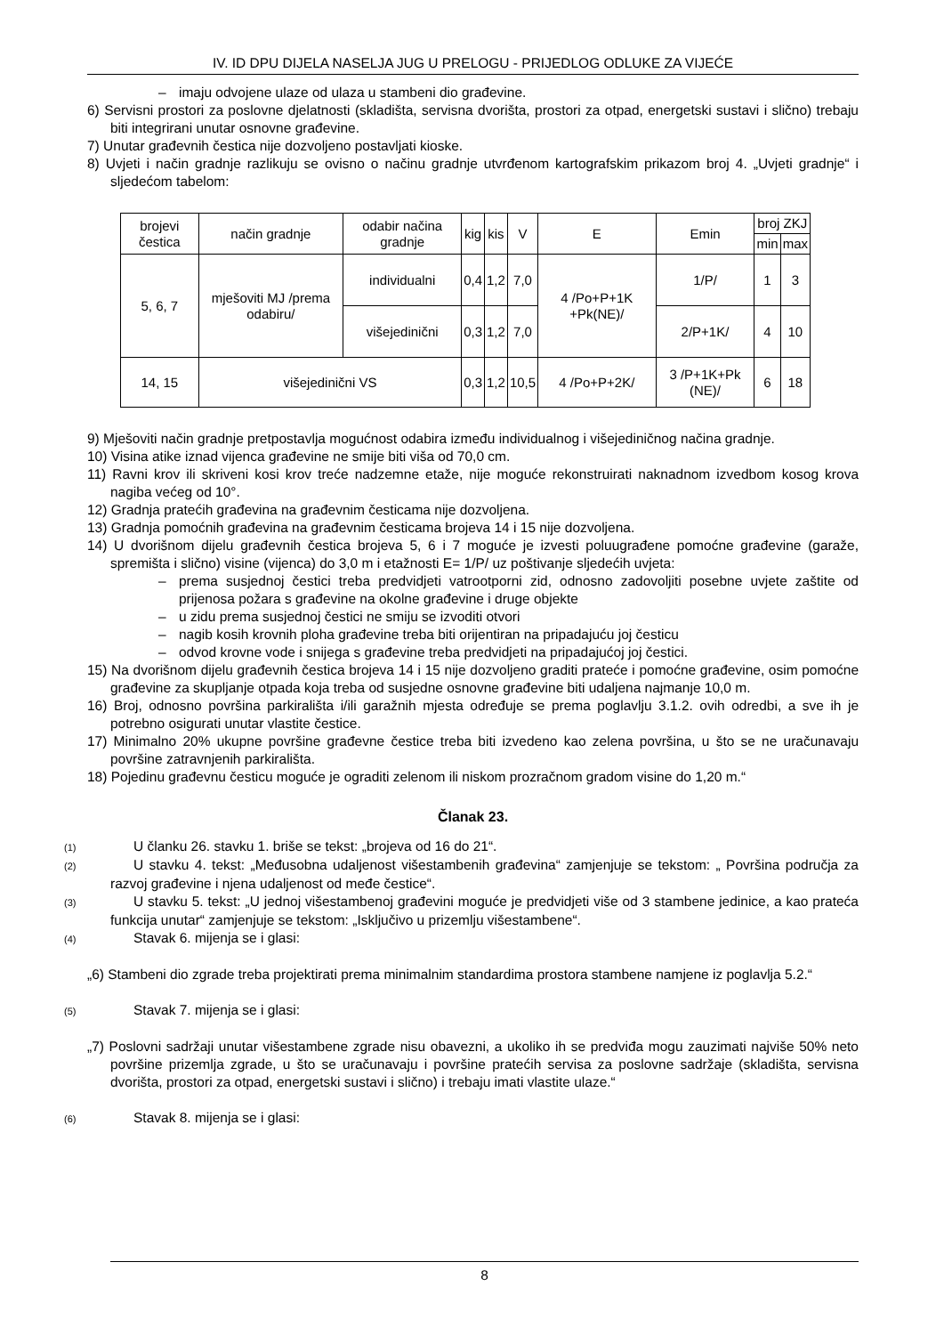IV. ID DPU DIJELA NASELJA JUG U PRELOGU - PRIJEDLOG ODLUKE ZA VIJEĆE
– imaju odvojene ulaze od ulaza u stambeni dio građevine.
6) Servisni prostori za poslovne djelatnosti (skladišta, servisna dvorišta, prostori za otpad, energetski sustavi i slično) trebaju biti integrirani unutar osnovne građevine.
7) Unutar građevnih čestica nije dozvoljeno postavljati kioske.
8) Uvjeti i način gradnje razlikuju se ovisno o načinu gradnje utvrđenom kartografskim prikazom broj 4. „Uvjeti gradnje“ i sljedećom tabelom:
| brojevi čestica | način gradnje | odabir načina gradnje | kig | kis | V | E | Emin | broj ZKJ | |
| | | | | | | | | min | max |
| 5, 6, 7 | mješoviti MJ /prema odabiru/ | individualni | 0,4 | 1,2 | 7,0 | 4 /Po+P+1K +Pk(NE)/ | 1/P/ | 1 | 3 |
| | | višejedinični | 0,3 | 1,2 | 7,0 | | 2/P+1K/ | 4 | 10 |
| 14, 15 | višejedinični VS | | 0,3 | 1,2 | 10,5 | 4 /Po+P+2K/ | 3 /P+1K+Pk (NE)/ | 6 | 18 |
9) Mješoviti način gradnje pretpostavlja mogućnost odabira između individualnog i višejediničnog načina gradnje.
10) Visina atike iznad vijenca građevine ne smije biti viša od 70,0 cm.
11) Ravni krov ili skriveni kosi krov treće nadzemne etaže, nije moguće rekonstruirati naknadnom izvedbom kosog krova nagiba većeg od 10°.
12) Gradnja pratećih građevina na građevnim česticama nije dozvoljena.
13) Gradnja pomoćnih građevina na građevnim česticama brojeva 14 i 15 nije dozvoljena.
14) U dvorišnom dijelu građevnih čestica brojeva 5, 6 i 7 moguće je izvesti poluugrađene pomoćne građevine (garaže, spremišta i slično) visine (vijenca) do 3,0 m i etažnosti E= 1/P/ uz poštivanje sljedećih uvjeta:
– prema susjednoj čestici treba predvidjeti vatrootporni zid, odnosno zadovoljiti posebne uvjete zaštite od prijenosa požara s građevine na okolne građevine i druge objekte
– u zidu prema susjednoj čestici ne smiju se izvoditi otvori
– nagib kosih krovnih ploha građevine treba biti orijentiran na pripadajuću joj česticu
– odvod krovne vode i snijega s građevine treba predvidjeti na pripadajućoj joj čestici.
15) Na dvorišnom dijelu građevnih čestica brojeva 14 i 15 nije dozvoljeno graditi prateće i pomoćne građevine, osim pomoćne građevine za skupljanje otpada koja treba od susjedne osnovne građevine biti udaljena najmanje 10,0 m.
16) Broj, odnosno površina parkirališta i/ili garažnih mjesta određuje se prema poglavlju 3.1.2. ovih odredbi, a sve ih je potrebno osigurati unutar vlastite čestice.
17) Minimalno 20% ukupne površine građevne čestice treba biti izvedeno kao zelena površina, u što se ne uračunavaju površine zatravnjenih parkirališta.
18) Pojedinu građevnu česticu moguće je ograditi zelenom ili niskom prozračnom gradom visine do 1,20 m.“
Članak 23.
(1) U članku 26. stavku 1. briše se tekst: „brojeva od 16 do 21“.
(2) U stavku 4. tekst: „Međusobna udaljenost višestambenih građevina“ zamjenjuje se tekstom: „ Površina područja za razvoj građevine i njena udaljenost od međe čestice“.
(3) U stavku 5. tekst: „U jednoj višestambenoj građevini moguće je predvidjeti više od 3 stambene jedinice, a kao prateća funkcija unutar“ zamjenjuje se tekstom: „Isključivo u prizemlju višestambene“.
(4) Stavak 6. mijenja se i glasi:
„6) Stambeni dio zgrade treba projektirati prema minimalnim standardima prostora stambene namjene iz poglavlja 5.2.“
(5) Stavak 7. mijenja se i glasi:
„7) Poslovni sadržaji unutar višestambene zgrade nisu obavezni, a ukoliko ih se predviđa mogu zauzimati najviše 50% neto površine prizemlja zgrade, u što se uračunavaju i površine pratećih servisa za poslovne sadržaje (skladišta, servisna dvorišta, prostori za otpad, energetski sustavi i slično) i trebaju imati vlastite ulaze.“
(6) Stavak 8. mijenja se i glasi:
8